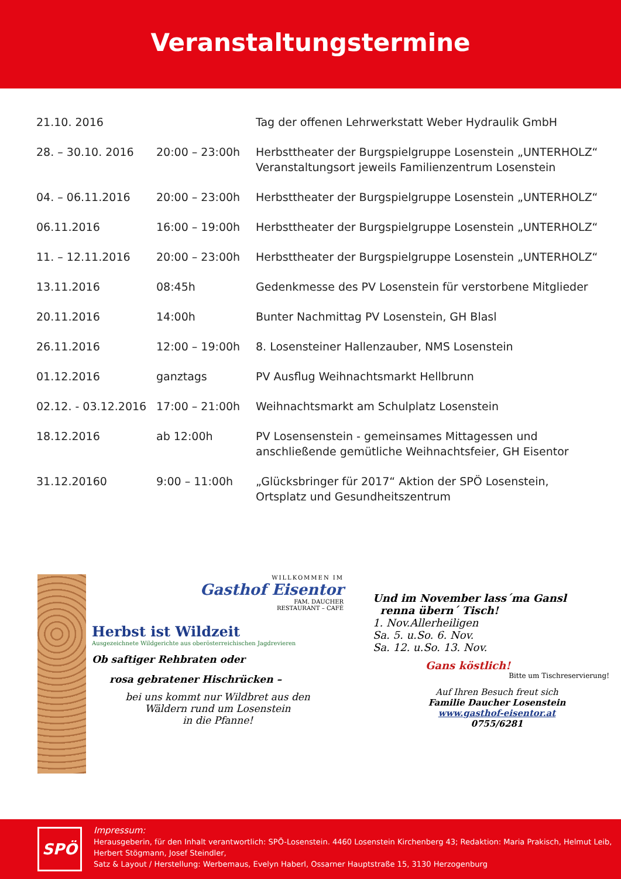Veranstaltungstermine
| 21.10. 2016 | | Tag der offenen Lehrwerkstatt Weber Hydraulik GmbH |
| 28. – 30.10. 2016 | 20:00 – 23:00h | Herbsttheater der Burgspielgruppe Losenstein „UNTERHOLZ“ Veranstaltungsort jeweils Familienzentrum Losenstein |
| 04. – 06.11.2016 | 20:00 – 23:00h | Herbsttheater der Burgspielgruppe Losenstein „UNTERHOLZ“ |
| 06.11.2016 | 16:00 – 19:00h | Herbsttheater der Burgspielgruppe Losenstein „UNTERHOLZ“ |
| 11. – 12.11.2016 | 20:00 – 23:00h | Herbsttheater der Burgspielgruppe Losenstein „UNTERHOLZ“ |
| 13.11.2016 | 08:45h | Gedenkmesse des PV Losenstein für verstorbene Mitglieder |
| 20.11.2016 | 14:00h | Bunter Nachmittag PV Losenstein, GH Blasl |
| 26.11.2016 | 12:00 – 19:00h | 8. Losensteiner Hallenzauber, NMS Losenstein |
| 01.12.2016 | ganztags | PV Ausflug Weihnachtsmarkt Hellbrunn |
| 02.12. - 03.12.2016 | 17:00 – 21:00h | Weihnachtsmarkt am Schulplatz Losenstein |
| 18.12.2016 | ab 12:00h | PV Losensenstein - gemeinsames Mittagessen und anschließende gemütliche Weihnachtsfeier, GH Eisentor |
| 31.12.20160 | 9:00 – 11:00h | „Glücksbringer für 2017“ Aktion der SPÖ Losenstein, Ortsplatz und Gesundheitszentrum |
WILLKOMMEN IM
Gasthof Eisentor
FAM. DAUCHER
RESTAURANT – CAFÈ
Herbst ist Wildzeit
Ausgezeichnete Wildgerichte aus oberösterreichischen Jagdrevieren
Ob saftiger Rehbraten oder
rosa gebratener Hischrücken –
bei uns kommt nur Wildbret aus den
Wäldern rund um Losenstein
in die Pfanne!
Und im November lass´ma Gansl
renna übern´ Tisch!
1. Nov.Allerheiligen
Sa. 5. u.So. 6. Nov.
Sa. 12. u.So. 13. Nov.
Gans köstlich!
Bitte um Tischreservierung!
Auf Ihren Besuch freut sich
Familie Daucher Losenstein
www.gasthof-eisentor.at
0755/6281
SPÖ
Impressum:
Herausgeberin, für den Inhalt verantwortlich: SPÖ-Losenstein. 4460 Losenstein Kirchenberg 43; Redaktion: Maria Prakisch, Helmut Leib,
Herbert Stögmann, Josef Steindler,
Satz & Layout / Herstellung: Werbemaus, Evelyn Haberl, Ossarner Hauptstraße 15, 3130 Herzogenburg